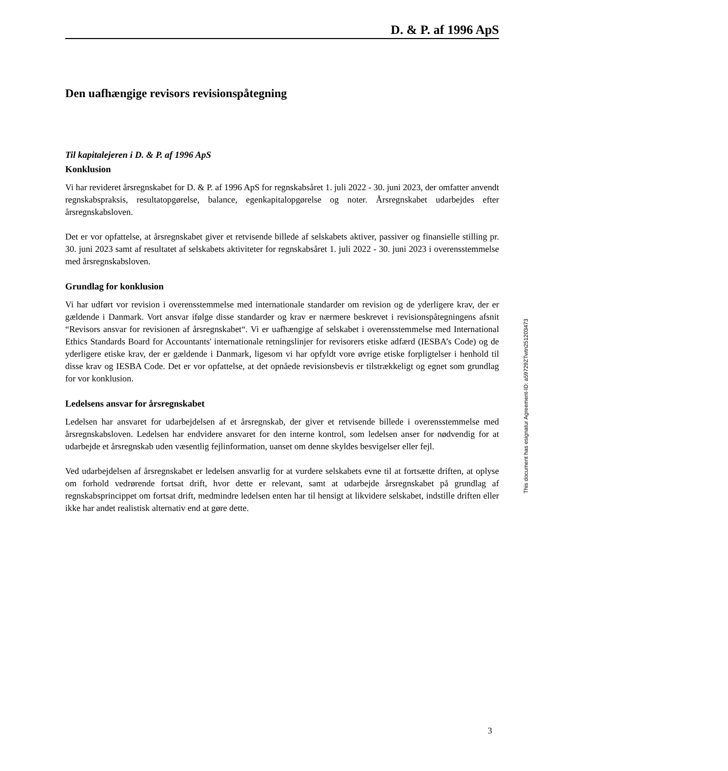D. & P. af 1996 ApS
Den uafhængige revisors revisionspåtegning
Til kapitalejeren i D. & P. af 1996 ApS
Konklusion
Vi har revideret årsregnskabet for D. & P. af 1996 ApS for regnskabsåret 1. juli 2022 - 30. juni 2023, der omfatter anvendt regnskabspraksis, resultatopgørelse, balance, egenkapitalopgørelse og noter. Årsregnskabet udarbejdes efter årsregnskabsloven.
Det er vor opfattelse, at årsregnskabet giver et retvisende billede af selskabets aktiver, passiver og finansielle stilling pr. 30. juni 2023 samt af resultatet af selskabets aktiviteter for regnskabsåret 1. juli 2022 - 30. juni 2023 i overensstemmelse med årsregnskabsloven.
Grundlag for konklusion
Vi har udført vor revision i overensstemmelse med internationale standarder om revision og de yderligere krav, der er gældende i Danmark. Vort ansvar ifølge disse standarder og krav er nærmere beskrevet i revisionspåtegningens afsnit “Revisors ansvar for revisionen af årsregnskabet“. Vi er uafhængige af selskabet i overensstemmelse med International Ethics Standards Board for Accountants' internationale retningslinjer for revisorers etiske adfærd (IESBA’s Code) og de yderligere etiske krav, der er gældende i Danmark, ligesom vi har opfyldt vore øvrige etiske forpligtelser i henhold til disse krav og IESBA Code. Det er vor opfattelse, at det opnåede revisionsbevis er tilstrækkeligt og egnet som grundlag for vor konklusion.
Ledelsens ansvar for årsregnskabet
Ledelsen har ansvaret for udarbejdelsen af et årsregnskab, der giver et retvisende billede i overensstemmelse med årsregnskabsloven. Ledelsen har endvidere ansvaret for den interne kontrol, som ledelsen anser for nødvendig for at udarbejde et årsregnskab uden væsentlig fejlinformation, uanset om denne skyldes besvigelser eller fejl.
Ved udarbejdelsen af årsregnskabet er ledelsen ansvarlig for at vurdere selskabets evne til at fortsætte driften, at oplyse om forhold vedrørende fortsat drift, hvor dette er relevant, samt at udarbejde årsregnskabet på grundlag af regnskabsprincippet om fortsat drift, medmindre ledelsen enten har til hensigt at likvidere selskabet, indstille driften eller ikke har andet realistisk alternativ end at gøre dette.
This document has esignatur Agreement-ID: a59729ZTwtn251203473
3